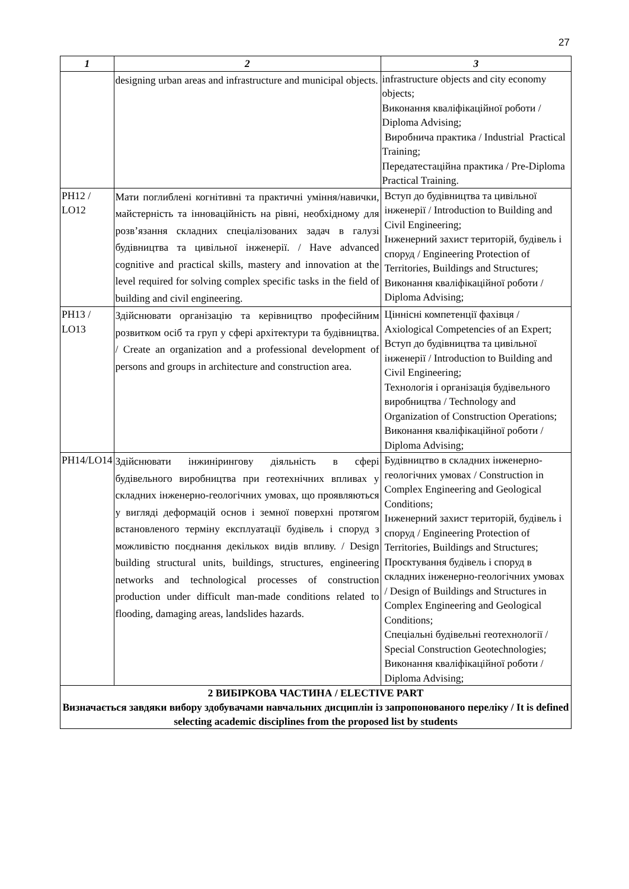27
| 1 | 2 | 3 |
| --- | --- | --- |
| | designing urban areas and infrastructure and municipal objects. | infrastructure objects and city economy objects; Виконання кваліфікаційної роботи / Diploma Advising; Виробнича практика / Industrial Practical Training; Передатестаційна практика / Pre-Diploma Practical Training. |
| PH12 / LO12 | Мати поглиблені когнітивні та практичні уміння/навички, майстерність та інноваційність на рівні, необхідному для розв’язання складних спеціалізованих задач в галузі будівництва та цивільної інженерії. / Have advanced cognitive and practical skills, mastery and innovation at the level required for solving complex specific tasks in the field of building and civil engineering. | Вступ до будівництва та цивільної інженерії / Introduction to Building and Civil Engineering; Інженерний захист територій, будівель і споруд / Engineering Protection of Territories, Buildings and Structures; Виконання кваліфікаційної роботи / Diploma Advising; |
| PH13 / LO13 | Здійснювати організацію та керівництво професійним розвитком осіб та груп у сфері архітектури та будівництва. / Create an organization and a professional development of persons and groups in architecture and construction area. | Ціннісні компетенції фахівця / Axiological Competencies of an Expert; Вступ до будівництва та цивільної інженерії / Introduction to Building and Civil Engineering; Технологія і організація будівельного виробництва / Technology and Organization of Construction Operations; Виконання кваліфікаційної роботи / Diploma Advising; |
| PH14/LO14 | Здійснювати інжиніринговy діяльність в сфері будівельного виробництва при геотехнічних впливах у складних інженерно-геологічних умовах, що проявляються у вигляді деформацій основ і земної поверхні протягом встановленого терміну експлуатації будівель і споруд з можливістю поєднання декількох видів впливу. / Design building structural units, buildings, structures, engineering networks and technological processes of construction production under difficult man-made conditions related to flooding, damaging areas, landslides hazards. | Будівництво в складних інженерно-геологічних умовах / Construction in Complex Engineering and Geological Conditions; Інженерний захист територій, будівель і споруд / Engineering Protection of Territories, Buildings and Structures; Проєктування будівель і споруд в складних інженерно-геологічних умовах / Design of Buildings and Structures in Complex Engineering and Geological Conditions; Спеціальні будівельні геотехнології / Special Construction Geotechnologies; Виконання кваліфікаційної роботи / Diploma Advising; |
| 2 ВИБІРКОВА ЧАСТИНА / ELECTIVE PART Визначається завдяки вибору здобувачами навчальних дисциплін із запропонованого переліку / It is defined selecting academic disciplines from the proposed list by students | | |